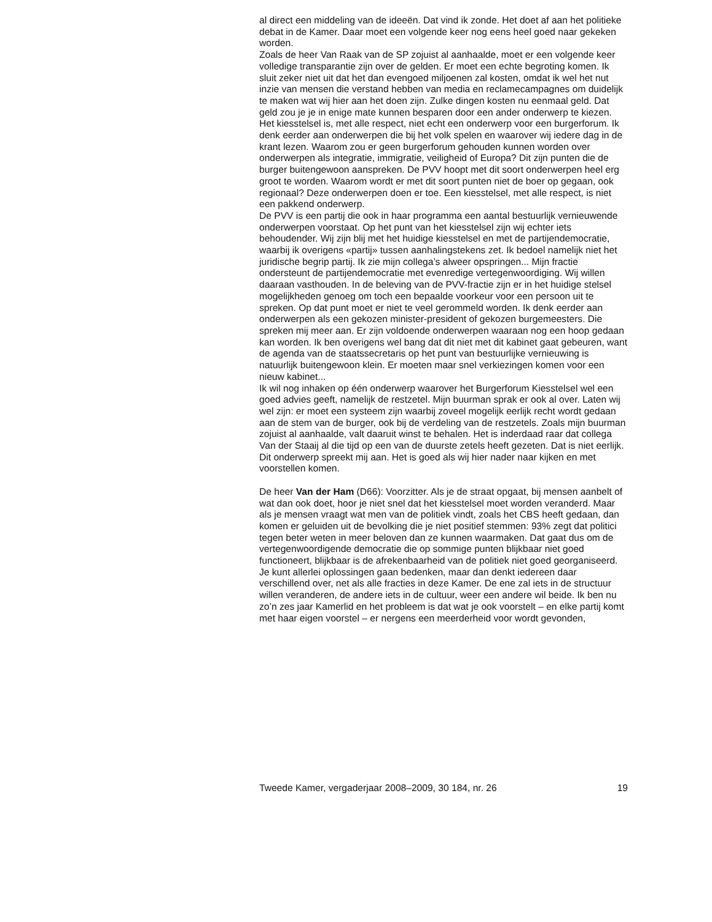al direct een middeling van de ideeën. Dat vind ik zonde. Het doet af aan het politieke debat in de Kamer. Daar moet een volgende keer nog eens heel goed naar gekeken worden.
Zoals de heer Van Raak van de SP zojuist al aanhaalde, moet er een volgende keer volledige transparantie zijn over de gelden. Er moet een echte begroting komen. Ik sluit zeker niet uit dat het dan evengoed miljoenen zal kosten, omdat ik wel het nut inzie van mensen die verstand hebben van media en reclamecampagnes om duidelijk te maken wat wij hier aan het doen zijn. Zulke dingen kosten nu eenmaal geld. Dat geld zou je je in enige mate kunnen besparen door een ander onderwerp te kiezen. Het kiesstelsel is, met alle respect, niet echt een onderwerp voor een burgerforum. Ik denk eerder aan onderwerpen die bij het volk spelen en waarover wij iedere dag in de krant lezen. Waarom zou er geen burgerforum gehouden kunnen worden over onderwerpen als integratie, immigratie, veiligheid of Europa? Dit zijn punten die de burger buitengewoon aanspreken. De PVV hoopt met dit soort onderwerpen heel erg groot te worden. Waarom wordt er met dit soort punten niet de boer op gegaan, ook regionaal? Deze onderwerpen doen er toe. Een kiesstelsel, met alle respect, is niet een pakkend onderwerp.
De PVV is een partij die ook in haar programma een aantal bestuurlijk vernieuwende onderwerpen voorstaat. Op het punt van het kiesstelsel zijn wij echter iets behoudender. Wij zijn blij met het huidige kiesstelsel en met de partijendemocratie, waarbij ik overigens «partij» tussen aanhalingstekens zet. Ik bedoel namelijk niet het juridische begrip partij. Ik zie mijn collega’s alweer opspringen... Mijn fractie ondersteunt de partijendemocratie met evenredige vertegenwoordiging. Wij willen daaraan vasthouden. In de beleving van de PVV-fractie zijn er in het huidige stelsel mogelijkheden genoeg om toch een bepaalde voorkeur voor een persoon uit te spreken. Op dat punt moet er niet te veel gerommeld worden. Ik denk eerder aan onderwerpen als een gekozen minister-president of gekozen burgemeesters. Die spreken mij meer aan. Er zijn voldoende onderwerpen waaraan nog een hoop gedaan kan worden. Ik ben overigens wel bang dat dit niet met dit kabinet gaat gebeuren, want de agenda van de staatssecretaris op het punt van bestuurlijke vernieuwing is natuurlijk buitengewoon klein. Er moeten maar snel verkiezingen komen voor een nieuw kabinet...
Ik wil nog inhaken op één onderwerp waarover het Burgerforum Kiesstelsel wel een goed advies geeft, namelijk de restzetel. Mijn buurman sprak er ook al over. Laten wij wel zijn: er moet een systeem zijn waarbij zoveel mogelijk eerlijk recht wordt gedaan aan de stem van de burger, ook bij de verdeling van de restzetels. Zoals mijn buurman zojuist al aanhaalde, valt daaruit winst te behalen. Het is inderdaad raar dat collega Van der Staaij al die tijd op een van de duurste zetels heeft gezeten. Dat is niet eerlijk. Dit onderwerp spreekt mij aan. Het is goed als wij hier nader naar kijken en met voorstellen komen.
De heer Van der Ham (D66): Voorzitter. Als je de straat opgaat, bij mensen aanbelt of wat dan ook doet, hoor je niet snel dat het kiesstelsel moet worden veranderd. Maar als je mensen vraagt wat men van de politiek vindt, zoals het CBS heeft gedaan, dan komen er geluiden uit de bevolking die je niet positief stemmen: 93% zegt dat politici tegen beter weten in meer beloven dan ze kunnen waarmaken. Dat gaat dus om de vertegenwoordigende democratie die op sommige punten blijkbaar niet goed functioneert, blijkbaar is de afrekenbaarheid van de politiek niet goed georganiseerd. Je kunt allerlei oplossingen gaan bedenken, maar dan denkt iedereen daar verschillend over, net als alle fracties in deze Kamer. De ene zal iets in de structuur willen veranderen, de andere iets in de cultuur, weer een andere wil beide. Ik ben nu zo’n zes jaar Kamerlid en het probleem is dat wat je ook voorstelt – en elke partij komt met haar eigen voorstel – er nergens een meerderheid voor wordt gevonden,
Tweede Kamer, vergaderjaar 2008–2009, 30 184, nr. 26 19